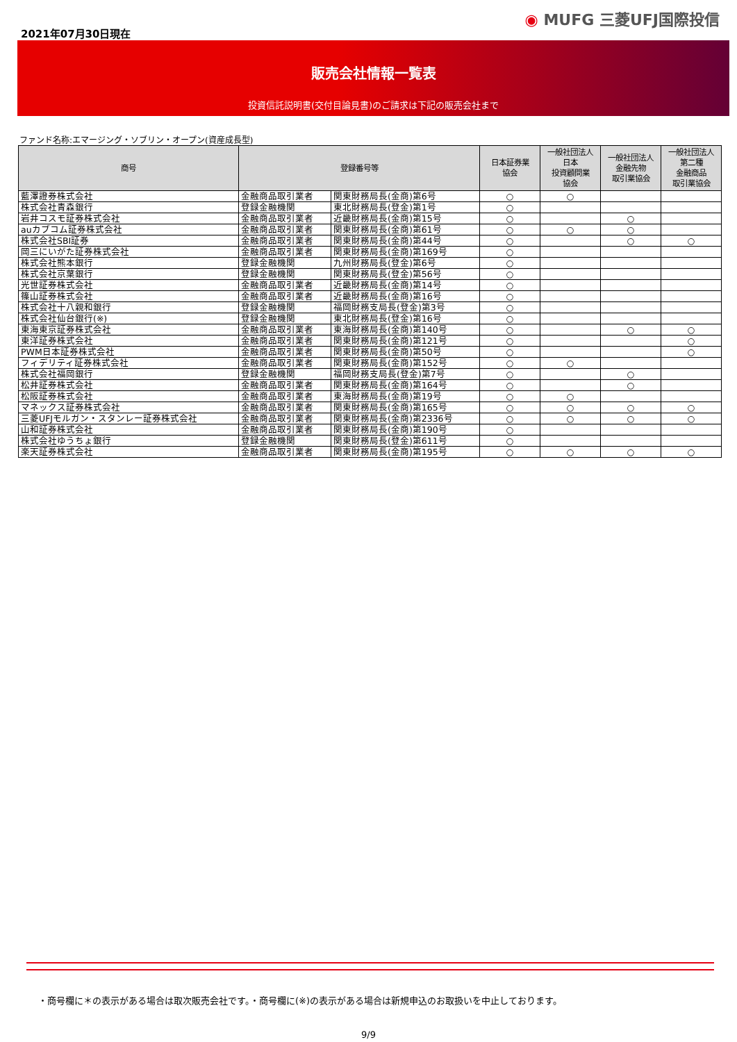2021年07月30日現在
◉ MUFG 三菱UFJ国際投信
販売会社情報一覧表
投資信託説明書(交付目論見書)のご請求は下記の販売会社まで
ファンド名称:エマージング・ソブリン・オープン(資産成長型)
| 商号 | 登録番号等 | | 日本証券業 協会 | 一般社団法人 日本 投資顧問業 協会 | 一般社団法人 金融先物 取引業協会 | 一般社団法人 第二種 金融商品 取引業協会 |
| --- | --- | --- | --- | --- | --- | --- |
| 藍澤證券株式会社 | 金融商品取引業者 | 関東財務局長(金商)第6号 | ○ | ○ | | |
| 株式会社青森銀行 | 登録金融機関 | 東北財務局長(登金)第1号 | ○ | | | |
| 岩井コスモ証券株式会社 | 金融商品取引業者 | 近畿財務局長(金商)第15号 | ○ | | ○ | |
| auカブコム証券株式会社 | 金融商品取引業者 | 関東財務局長(金商)第61号 | ○ | ○ | ○ | |
| 株式会社SBI証券 | 金融商品取引業者 | 関東財務局長(金商)第44号 | ○ | | ○ | ○ |
| 岡三にいがた証券株式会社 | 金融商品取引業者 | 関東財務局長(金商)第169号 | ○ | | | |
| 株式会社熊本銀行 | 登録金融機関 | 九州財務局長(登金)第6号 | ○ | | | |
| 株式会社京葉銀行 | 登録金融機関 | 関東財務局長(登金)第56号 | ○ | | | |
| 光世証券株式会社 | 金融商品取引業者 | 近畿財務局長(金商)第14号 | ○ | | | |
| 篠山証券株式会社 | 金融商品取引業者 | 近畿財務局長(金商)第16号 | ○ | | | |
| 株式会社十八親和銀行 | 登録金融機関 | 福岡財務支局長(登金)第3号 | ○ | | | |
| 株式会社仙台銀行(※) | 登録金融機関 | 東北財務局長(登金)第16号 | ○ | | | |
| 東海東京証券株式会社 | 金融商品取引業者 | 東海財務局長(金商)第140号 | ○ | | ○ | ○ |
| 東洋証券株式会社 | 金融商品取引業者 | 関東財務局長(金商)第121号 | ○ | | | ○ |
| PWM日本証券株式会社 | 金融商品取引業者 | 関東財務局長(金商)第50号 | ○ | | | ○ |
| フィデリティ証券株式会社 | 金融商品取引業者 | 関東財務局長(金商)第152号 | ○ | ○ | | |
| 株式会社福岡銀行 | 登録金融機関 | 福岡財務支局長(登金)第7号 | ○ | | ○ | |
| 松井証券株式会社 | 金融商品取引業者 | 関東財務局長(金商)第164号 | ○ | | ○ | |
| 松阪証券株式会社 | 金融商品取引業者 | 東海財務局長(金商)第19号 | ○ | ○ | | |
| マネックス証券株式会社 | 金融商品取引業者 | 関東財務局長(金商)第165号 | ○ | ○ | ○ | ○ |
| 三菱UFJモルガン・スタンレー証券株式会社 | 金融商品取引業者 | 関東財務局長(金商)第2336号 | ○ | ○ | ○ | ○ |
| 山和証券株式会社 | 金融商品取引業者 | 関東財務局長(金商)第190号 | ○ | | | |
| 株式会社ゆうちょ銀行 | 登録金融機関 | 関東財務局長(登金)第611号 | ○ | | | |
| 楽天証券株式会社 | 金融商品取引業者 | 関東財務局長(金商)第195号 | ○ | ○ | ○ | ○ |
・商号欄に＊の表示がある場合は取次販売会社です。・商号欄に(※)の表示がある場合は新規申込のお取扱いを中止しております。
9/9